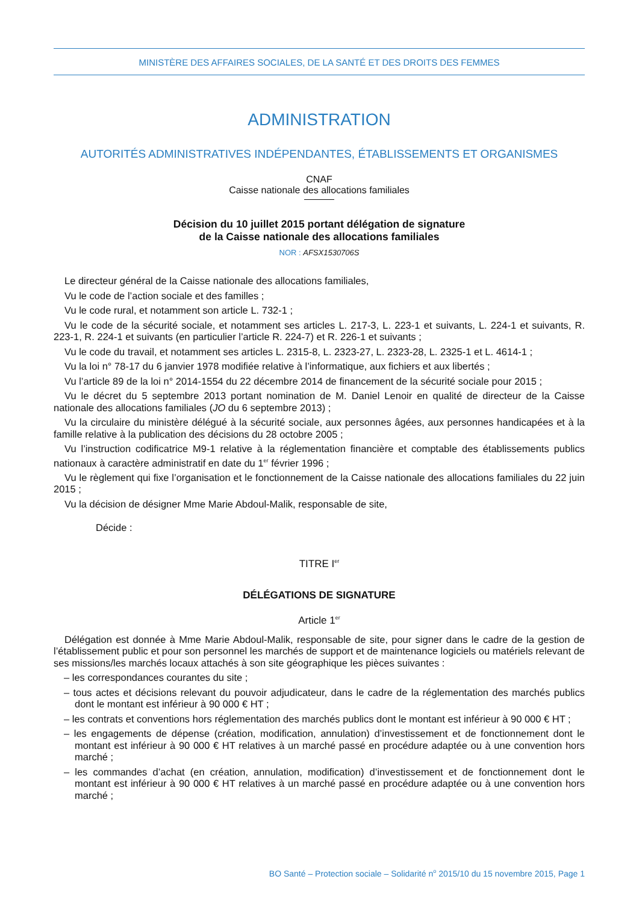MINISTÈRE DES AFFAIRES SOCIALES, DE LA SANTÉ ET DES DROITS DES FEMMES
ADMINISTRATION
AUTORITÉS ADMINISTRATIVES INDÉPENDANTES, ÉTABLISSEMENTS ET ORGANISMES
CNAF
Caisse nationale des allocations familiales
Décision du 10 juillet 2015 portant délégation de signature
de la Caisse nationale des allocations familiales
NOR : AFSX1530706S
Le directeur général de la Caisse nationale des allocations familiales,
Vu le code de l’action sociale et des familles ;
Vu le code rural, et notamment son article L. 732-1 ;
Vu le code de la sécurité sociale, et notamment ses articles L. 217-3, L. 223-1 et suivants, L. 224-1 et suivants, R. 223-1, R. 224-1 et suivants (en particulier l’article R. 224-7) et R. 226-1 et suivants ;
Vu le code du travail, et notamment ses articles L. 2315-8, L. 2323-27, L. 2323-28, L. 2325-1 et L. 4614-1 ;
Vu la loi n° 78-17 du 6 janvier 1978 modifiée relative à l’informatique, aux fichiers et aux libertés ;
Vu l’article 89 de la loi n° 2014-1554 du 22 décembre 2014 de financement de la sécurité sociale pour 2015 ;
Vu le décret du 5 septembre 2013 portant nomination de M. Daniel Lenoir en qualité de directeur de la Caisse nationale des allocations familiales (JO du 6 septembre 2013) ;
Vu la circulaire du ministère délégué à la sécurité sociale, aux personnes âgées, aux personnes handicapées et à la famille relative à la publication des décisions du 28 octobre 2005 ;
Vu l’instruction codificatrice M9-1 relative à la réglementation financière et comptable des établissements publics nationaux à caractère administratif en date du 1<sup>er</sup> février 1996 ;
Vu le règlement qui fixe l’organisation et le fonctionnement de la Caisse nationale des allocations familiales du 22 juin 2015 ;
Vu la décision de désigner Mme Marie Abdoul-Malik, responsable de site,
Décide :
TITRE I<sup>er</sup>
DÉLÉGATIONS DE SIGNATURE
Article 1<sup>er</sup>
Délégation est donnée à Mme Marie Abdoul-Malik, responsable de site, pour signer dans le cadre de la gestion de l’établissement public et pour son personnel les marchés de support et de maintenance logiciels ou matériels relevant de ses missions/les marchés locaux attachés à son site géographique les pièces suivantes :
– les correspondances courantes du site ;
– tous actes et décisions relevant du pouvoir adjudicateur, dans le cadre de la réglementation des marchés publics dont le montant est inférieur à 90 000 € HT ;
– les contrats et conventions hors réglementation des marchés publics dont le montant est inférieur à 90 000 € HT ;
– les engagements de dépense (création, modification, annulation) d’investissement et de fonctionnement dont le montant est inférieur à 90 000 € HT relatives à un marché passé en procédure adaptée ou à une convention hors marché ;
– les commandes d’achat (en création, annulation, modification) d’investissement et de fonctionnement dont le montant est inférieur à 90 000 € HT relatives à un marché passé en procédure adaptée ou à une convention hors marché ;
BO Santé – Protection sociale – Solidarité n<sup>o</sup> 2015/10 du 15 novembre 2015, Page 1